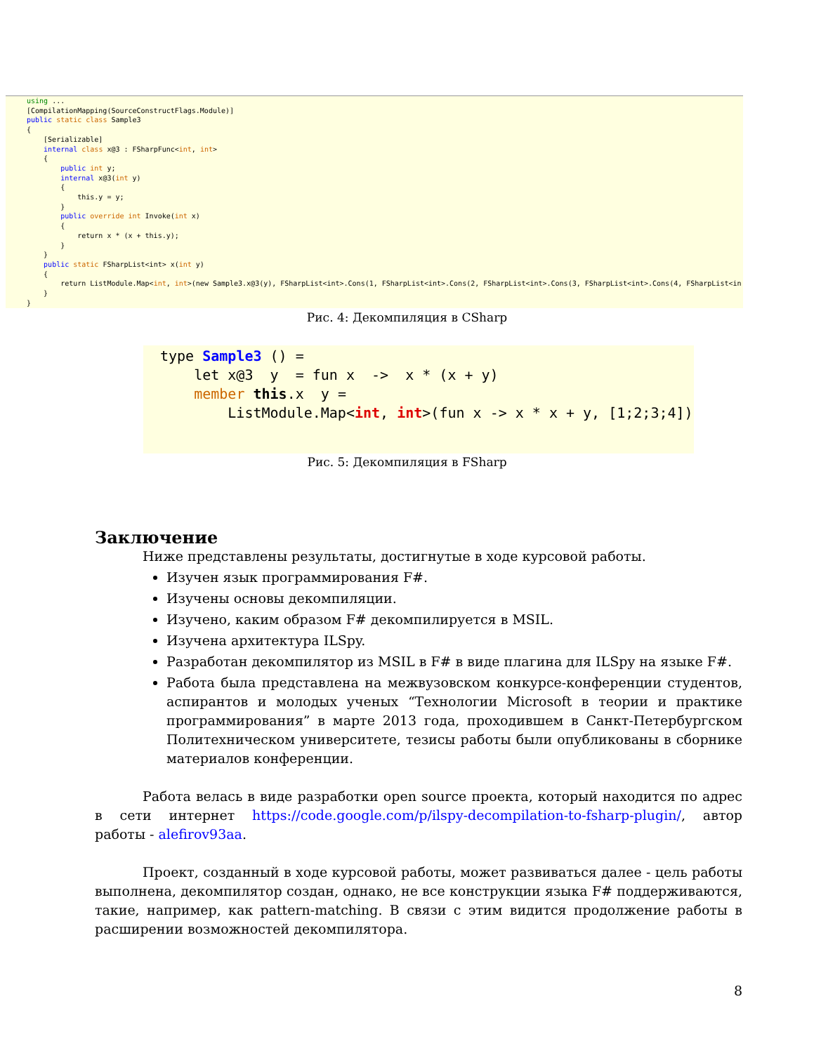using ... [CompilationMapping(SourceConstructFlags.Module)] public static class Sample3 { [Serializable] internal class x@3 : FSharpFunc<int, int> { public int y; internal x@3(int y) { this.y = y; } public override int Invoke(int x) { return x * (x + this.y); } } public static FSharpList<int> x(int y) { return ListModule.Map<int, int>(new Sample3.x@3(y), FSharpList<int>.Cons(1, FSharpList<int>.Cons(2, FSharpList<int>.Cons(3, FSharpList<int>.Cons(4, FSharpList<in } }
Рис. 4: Декомпиляция в CSharp
type Sample3 () = let x@3 y = fun x -> x * (x + y) member this.x y = ListModule.Map<int, int>(fun x -> x * x + y, [1;2;3;4])
Рис. 5: Декомпиляция в FSharp
Заключение
Ниже представлены результаты, достигнутые в ходе курсовой работы.
Изучен язык программирования F#.
Изучены основы декомпиляции.
Изучено, каким образом F# декомпилируется в MSIL.
Изучена архитектура ILSpy.
Разработан декомпилятор из MSIL в F# в виде плагина для ILSpy на языке F#.
Работа была представлена на межвузовском конкурсе-конференции студентов, аспирантов и молодых ученых “Технологии Microsoft в теории и практике программирования” в марте 2013 года, проходившем в Санкт-Петербургском Политехническом университете, тезисы работы были опубликованы в сборнике материалов конференции.
Работа велась в виде разработки open source проекта, который находится по адрес в сети интернет https://code.google.com/p/ilspy-decompilation-to-fsharp-plugin/, автор работы - alefirov93aa.
Проект, созданный в ходе курсовой работы, может развиваться далее - цель работы выполнена, декомпилятор создан, однако, не все конструкции языка F# поддерживаются, такие, например, как pattern-matching. В связи с этим видится продолжение работы в расширении возможностей декомпилятора.
8